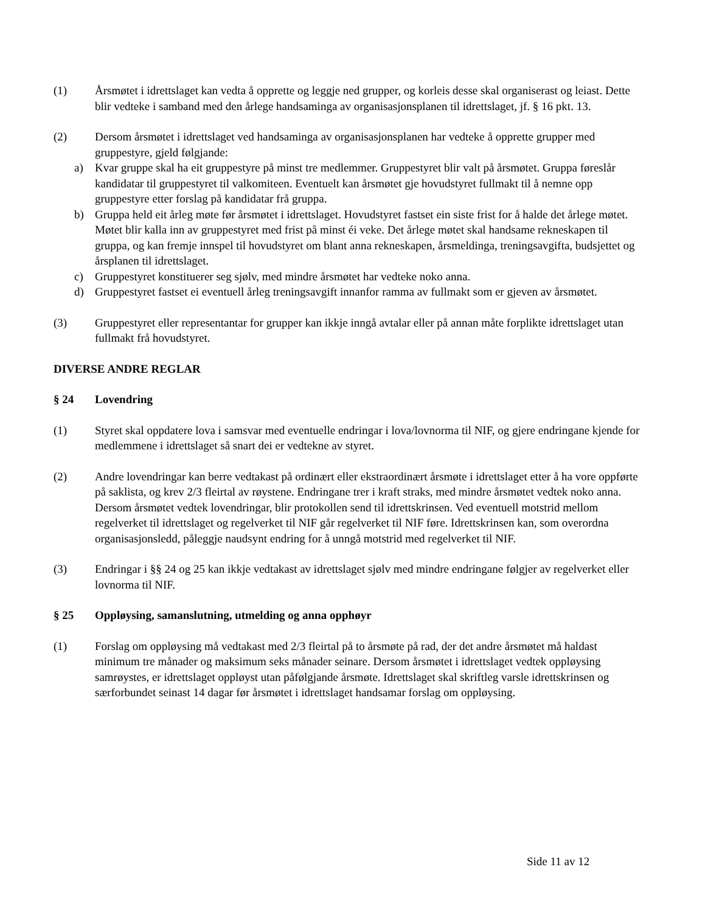(1) Årsmøtet i idrettslaget kan vedta å opprette og leggje ned grupper, og korleis desse skal organiserast og leiast. Dette blir vedteke i samband med den årlege handsaminga av organisasjonsplanen til idrettslaget, jf. § 16 pkt. 13.
(2) Dersom årsmøtet i idrettslaget ved handsaminga av organisasjonsplanen har vedteke å opprette grupper med gruppestyre, gjeld følgjande:
a) Kvar gruppe skal ha eit gruppestyre på minst tre medlemmer. Gruppestyret blir valt på årsmøtet. Gruppa føreslår kandidatar til gruppestyret til valkomiteen. Eventuelt kan årsmøtet gje hovudstyret fullmakt til å nemne opp gruppestyre etter forslag på kandidatar frå gruppa.
b) Gruppa held eit årleg møte før årsmøtet i idrettslaget. Hovudstyret fastset ein siste frist for å halde det årlege møtet. Møtet blir kalla inn av gruppestyret med frist på minst éi veke. Det årlege møtet skal handsame rekneskapen til gruppa, og kan fremje innspel til hovudstyret om blant anna rekneskapen, årsmeldinga, treningsavgifta, budsjettet og årsplanen til idrettslaget.
c) Gruppestyret konstituerer seg sjølv, med mindre årsmøtet har vedteke noko anna.
d) Gruppestyret fastset ei eventuell årleg treningsavgift innanfor ramma av fullmakt som er gjeven av årsmøtet.
(3) Gruppestyret eller representantar for grupper kan ikkje inngå avtalar eller på annan måte forplikte idrettslaget utan fullmakt frå hovudstyret.
DIVERSE ANDRE REGLAR
§ 24 Lovendring
(1) Styret skal oppdatere lova i samsvar med eventuelle endringar i lova/lovnorma til NIF, og gjere endringane kjende for medlemmene i idrettslaget så snart dei er vedtekne av styret.
(2) Andre lovendringar kan berre vedtakast på ordinært eller ekstraordinært årsmøte i idrettslaget etter å ha vore oppførte på saklista, og krev 2/3 fleirtal av røystene. Endringane trer i kraft straks, med mindre årsmøtet vedtek noko anna. Dersom årsmøtet vedtek lovendringar, blir protokollen send til idrettskrinsen. Ved eventuell motstrid mellom regelverket til idrettslaget og regelverket til NIF går regelverket til NIF føre. Idrettskrinsen kan, som overordna organisasjonsledd, påleggje naudsynt endring for å unngå motstrid med regelverket til NIF.
(3) Endringar i §§ 24 og 25 kan ikkje vedtakast av idrettslaget sjølv med mindre endringane følgjer av regelverket eller lovnorma til NIF.
§ 25 Oppløysing, samanslutning, utmelding og anna opphøyr
(1) Forslag om oppløysing må vedtakast med 2/3 fleirtal på to årsmøte på rad, der det andre årsmøtet må haldast minimum tre månader og maksimum seks månader seinare. Dersom årsmøtet i idrettslaget vedtek oppløysing samrøystes, er idrettslaget oppløyst utan påfølgjande årsmøte. Idrettslaget skal skriftleg varsle idrettskrinsen og særforbundet seinast 14 dagar før årsmøtet i idrettslaget handsamar forslag om oppløysing.
Side 11 av 12